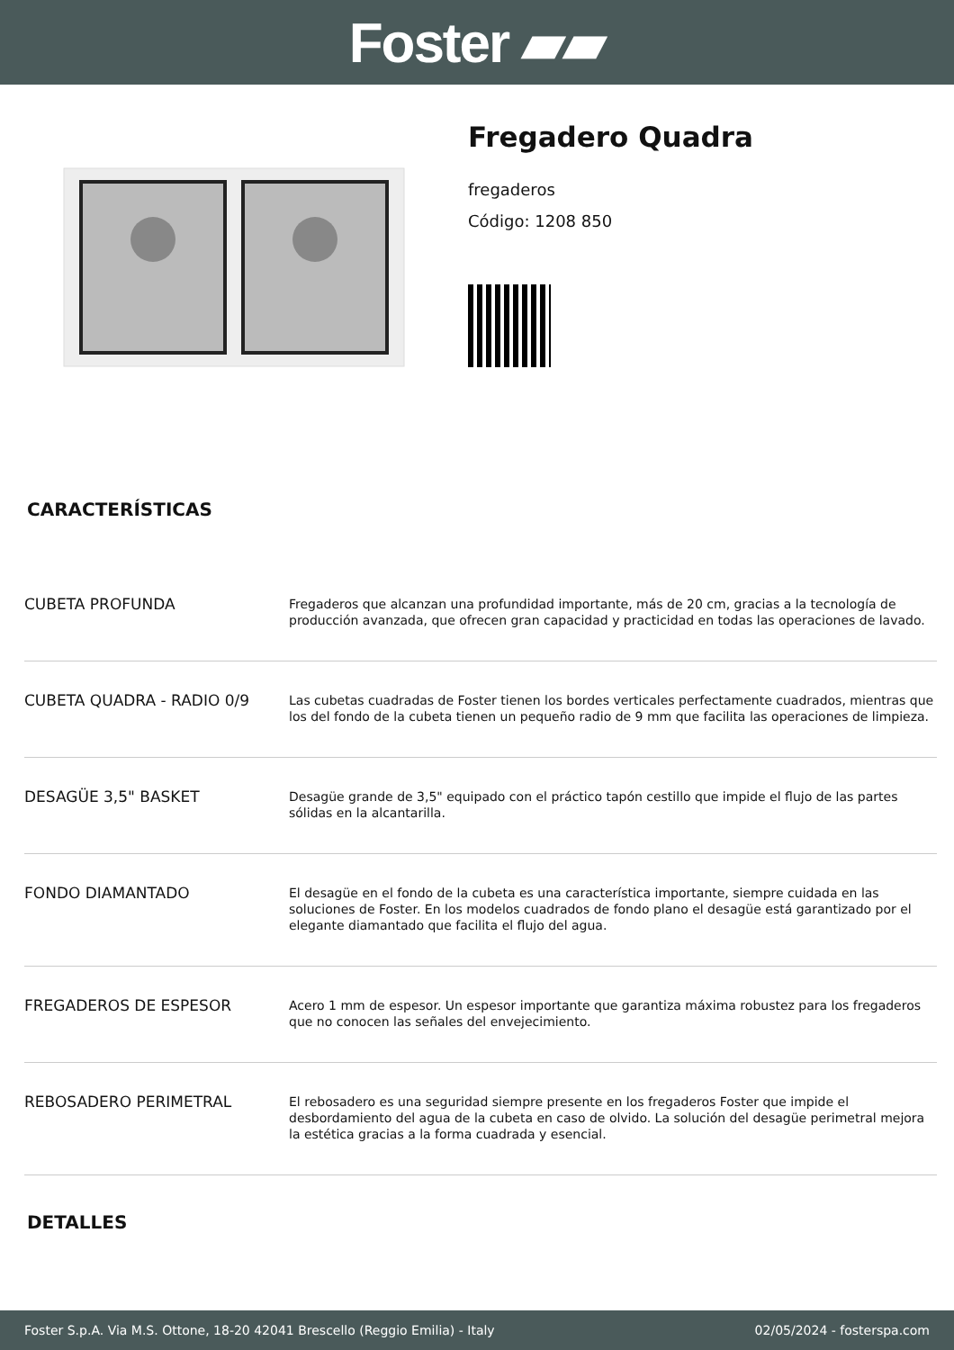Foster ▰▰
Fregadero Quadra
fregaderos
Código: 1208 850
CARACTERÍSTICAS
| CUBETA PROFUNDA | Fregaderos que alcanzan una profundidad importante, más de 20 cm, gracias a la tecnología de producción avanzada, que ofrecen gran capacidad y practicidad en todas las operaciones de lavado. |
| CUBETA QUADRA - RADIO 0/9 | Las cubetas cuadradas de Foster tienen los bordes verticales perfectamente cuadrados, mientras que los del fondo de la cubeta tienen un pequeño radio de 9 mm que facilita las operaciones de limpieza. |
| DESAGÜE 3,5" BASKET | Desagüe grande de 3,5" equipado con el práctico tapón cestillo que impide el flujo de las partes sólidas en la alcantarilla. |
| FONDO DIAMANTADO | El desagüe en el fondo de la cubeta es una característica importante, siempre cuidada en las soluciones de Foster. En los modelos cuadrados de fondo plano el desagüe está garantizado por el elegante diamantado que facilita el flujo del agua. |
| FREGADEROS DE ESPESOR | Acero 1 mm de espesor. Un espesor importante que garantiza máxima robustez para los fregaderos que no conocen las señales del envejecimiento. |
| REBOSADERO PERIMETRAL | El rebosadero es una seguridad siempre presente en los fregaderos Foster que impide el desbordamiento del agua de la cubeta en caso de olvido. La solución del desagüe perimetral mejora la estética gracias a la forma cuadrada y esencial. |
DETALLES
Foster S.p.A. Via M.S. Ottone, 18-20 42041 Brescello (Reggio Emilia) - Italy 02/05/2024 - fosterspa.com